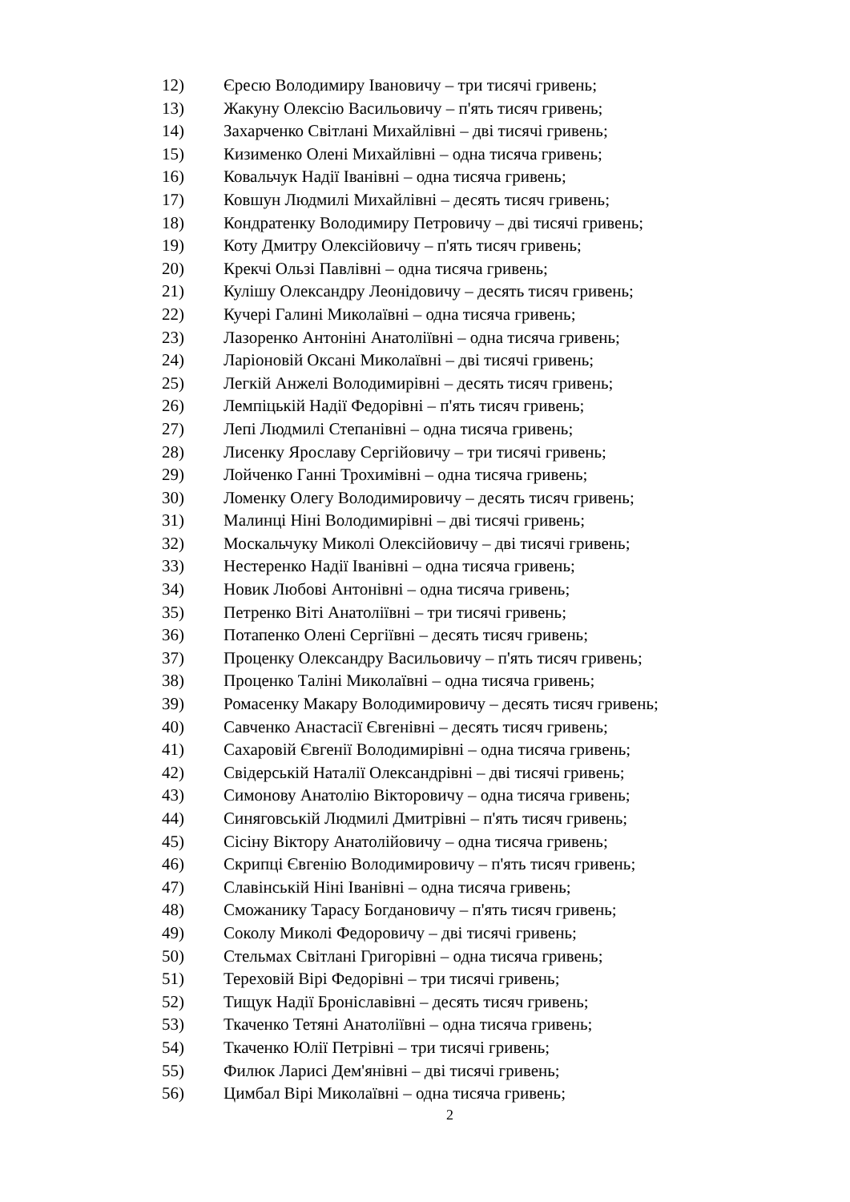12) Єресю Володимиру Івановичу – три тисячі гривень;
13) Жакуну Олексію Васильовичу – п'ять тисяч гривень;
14) Захарченко Світлані Михайлівні – дві тисячі гривень;
15) Кизименко Олені Михайлівні – одна тисяча гривень;
16) Ковальчук Надії Іванівні – одна тисяча гривень;
17) Ковшун Людмилі Михайлівні – десять тисяч гривень;
18) Кондратенку Володимиру Петровичу – дві тисячі гривень;
19) Коту Дмитру Олексійовичу – п'ять тисяч гривень;
20) Крекчі Ользі Павлівні – одна тисяча гривень;
21) Кулішу Олександру Леонідовичу – десять тисяч гривень;
22) Кучері Галині Миколаївні – одна тисяча гривень;
23) Лазоренко Антоніні Анатоліївні – одна тисяча гривень;
24) Ларіоновій Оксані Миколаївні – дві тисячі гривень;
25) Легкій Анжелі Володимирівні – десять тисяч гривень;
26) Лемпіцькій Надії Федорівні – п'ять тисяч гривень;
27) Лепі Людмилі Степанівні – одна тисяча гривень;
28) Лисенку Ярославу Сергійовичу – три тисячі гривень;
29) Лойченко Ганні Трохимівні – одна тисяча гривень;
30) Ломенку Олегу Володимировичу – десять тисяч гривень;
31) Малинці Ніні Володимирівні – дві тисячі гривень;
32) Москальчуку Миколі Олексійовичу – дві тисячі гривень;
33) Нестеренко Надії Іванівні – одна тисяча гривень;
34) Новик Любові Антонівні – одна тисяча гривень;
35) Петренко Віті Анатоліївні – три тисячі гривень;
36) Потапенко Олені Сергіївні – десять тисяч гривень;
37) Проценку Олександру Васильовичу – п'ять тисяч гривень;
38) Проценко Таліні Миколаївні – одна тисяча гривень;
39) Ромасенку Макару Володимировичу – десять тисяч гривень;
40) Савченко Анастасії Євгенівні – десять тисяч гривень;
41) Сахаровій Євгенії Володимирівні – одна тисяча гривень;
42) Свідерській Наталії Олександрівні – дві тисячі гривень;
43) Симонову Анатолію Вікторовичу – одна тисяча гривень;
44) Синяговській Людмилі Дмитрівні – п'ять тисяч гривень;
45) Сісіну Віктору Анатолійовичу – одна тисяча гривень;
46) Скрипці Євгенію Володимировичу – п'ять тисяч гривень;
47) Славінській Ніні Іванівні – одна тисяча гривень;
48) Сможанику Тарасу Богдановичу – п'ять тисяч гривень;
49) Соколу Миколі Федоровичу – дві тисячі гривень;
50) Стельмах Світлані Григорівні – одна тисяча гривень;
51) Тереховій Вірі Федорівні – три тисячі гривень;
52) Тищук Надії Броніславівні – десять тисяч гривень;
53) Ткаченко Тетяні Анатоліївні – одна тисяча гривень;
54) Ткаченко Юлії Петрівні – три тисячі гривень;
55) Филюк Ларисі Дем'янівні – дві тисячі гривень;
56) Цимбал Вірі Миколаївні – одна тисяча гривень;
2